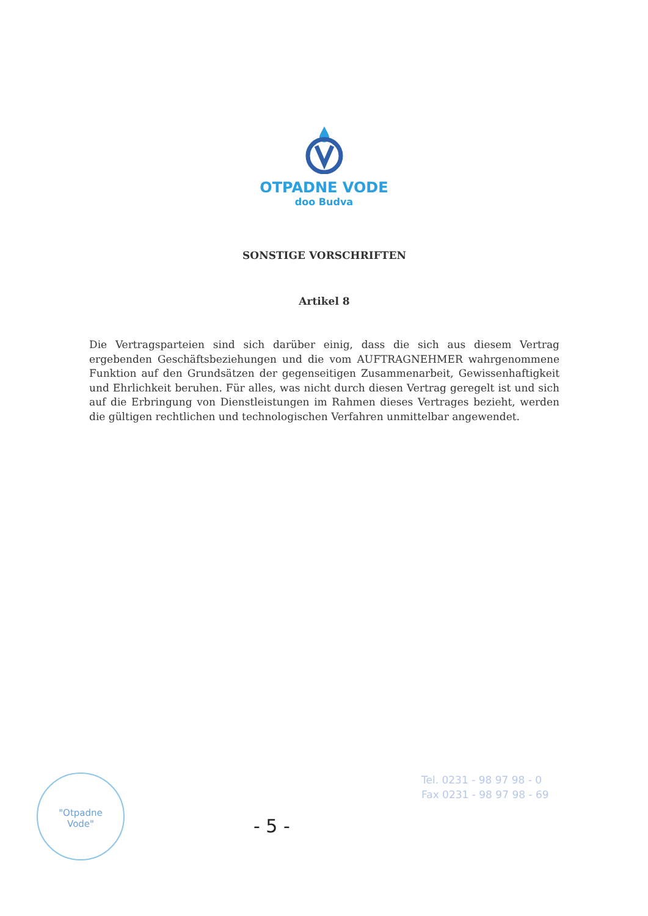OTPADNE VODE
doo Budva
SONSTIGE VORSCHRIFTEN
Artikel 8
Die Vertragsparteien sind sich darüber einig, dass die sich aus diesem Vertrag ergebenden Geschäftsbeziehungen und die vom AUFTRAGNEHMER wahrgenommene Funktion auf den Grundsätzen der gegenseitigen Zusammenarbeit, Gewissenhaftigkeit und Ehrlichkeit beruhen. Für alles, was nicht durch diesen Vertrag geregelt ist und sich auf die Erbringung von Dienstleistungen im Rahmen dieses Vertrages bezieht, werden die gültigen rechtlichen und technologischen Verfahren unmittelbar angewendet.
"Otpadne
Vode"
- 5 -
Tel. 0231 - 98 97 98 - 0
Fax 0231 - 98 97 98 - 69